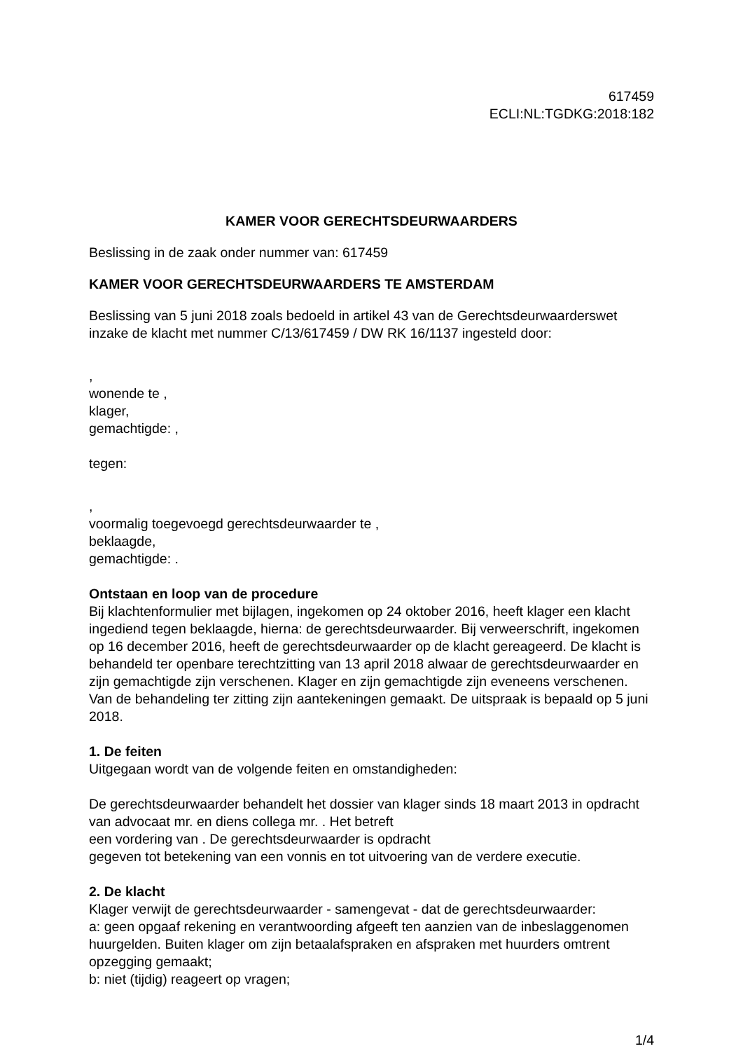617459
ECLI:NL:TGDKG:2018:182
KAMER VOOR GERECHTSDEURWAARDERS
Beslissing in de zaak onder nummer van: 617459
KAMER VOOR GERECHTSDEURWAARDERS TE AMSTERDAM
Beslissing van 5 juni 2018 zoals bedoeld in artikel 43 van de Gerechtsdeurwaarderswet inzake de klacht met nummer C/13/617459 / DW RK 16/1137 ingesteld door:
,
wonende te ,
klager,
gemachtigde: ,
tegen:
,
voormalig toegevoegd gerechtsdeurwaarder te ,
beklaagde,
gemachtigde: .
Ontstaan en loop van de procedure
Bij klachtenformulier met bijlagen, ingekomen op 24 oktober 2016, heeft klager een klacht ingediend tegen beklaagde, hierna: de gerechtsdeurwaarder. Bij verweerschrift, ingekomen op 16 december 2016, heeft de gerechtsdeurwaarder op de klacht gereageerd. De klacht is behandeld ter openbare terechtzitting van 13 april 2018 alwaar de gerechtsdeurwaarder en zijn gemachtigde zijn verschenen. Klager en zijn gemachtigde zijn eveneens verschenen. Van de behandeling ter zitting zijn aantekeningen gemaakt. De uitspraak is bepaald op 5 juni 2018.
1. De feiten
Uitgegaan wordt van de volgende feiten en omstandigheden:
De gerechtsdeurwaarder behandelt het dossier van klager sinds 18 maart 2013 in opdracht van advocaat mr. en diens collega mr. . Het betreft
een vordering van . De gerechtsdeurwaarder is opdracht
gegeven tot betekening van een vonnis en tot uitvoering van de verdere executie.
2. De klacht
Klager verwijt de gerechtsdeurwaarder - samengevat - dat de gerechtsdeurwaarder:
a: geen opgaaf rekening en verantwoording afgeeft ten aanzien van de inbeslaggenomen huurgelden. Buiten klager om zijn betaalafspraken en afspraken met huurders omtrent opzegging gemaakt;
b: niet (tijdig) reageert op vragen;
1/4